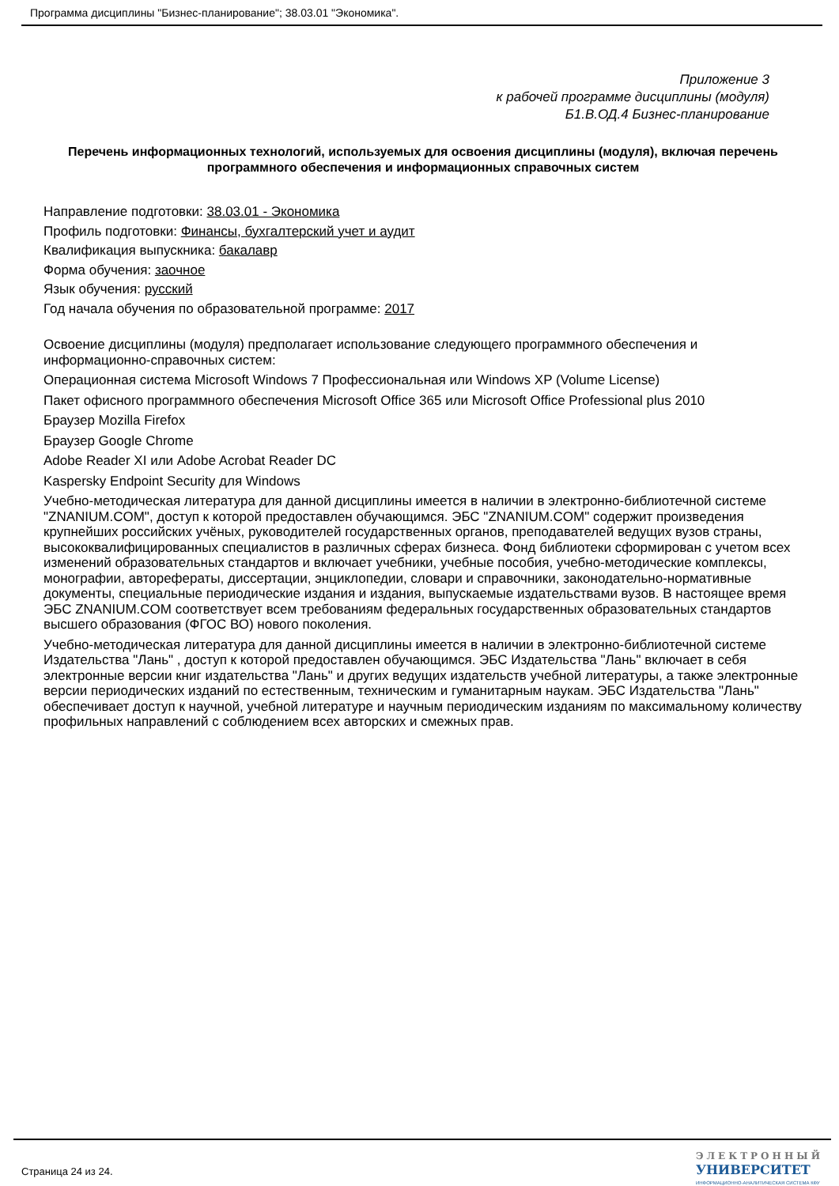Программа дисциплины "Бизнес-планирование"; 38.03.01 "Экономика".
Приложение 3
к рабочей программе дисциплины (модуля)
Б1.В.ОД.4 Бизнес-планирование
Перечень информационных технологий, используемых для освоения дисциплины (модуля), включая перечень программного обеспечения и информационных справочных систем
Направление подготовки: 38.03.01 - Экономика
Профиль подготовки: Финансы, бухгалтерский учет и аудит
Квалификация выпускника: бакалавр
Форма обучения: заочное
Язык обучения: русский
Год начала обучения по образовательной программе: 2017
Освоение дисциплины (модуля) предполагает использование следующего программного обеспечения и информационно-справочных систем:
Операционная система Microsoft Windows 7 Профессиональная или Windows XP (Volume License)
Пакет офисного программного обеспечения Microsoft Office 365 или Microsoft Office Professional plus 2010
Браузер Mozilla Firefox
Браузер Google Chrome
Adobe Reader XI или Adobe Acrobat Reader DC
Kaspersky Endpoint Security для Windows
Учебно-методическая литература для данной дисциплины имеется в наличии в электронно-библиотечной системе "ZNANIUM.COM", доступ к которой предоставлен обучающимся. ЭБС "ZNANIUM.COM" содержит произведения крупнейших российских учёных, руководителей государственных органов, преподавателей ведущих вузов страны, высококвалифицированных специалистов в различных сферах бизнеса. Фонд библиотеки сформирован с учетом всех изменений образовательных стандартов и включает учебники, учебные пособия, учебно-методические комплексы, монографии, авторефераты, диссертации, энциклопедии, словари и справочники, законодательно-нормативные документы, специальные периодические издания и издания, выпускаемые издательствами вузов. В настоящее время ЭБС ZNANIUM.COM соответствует всем требованиям федеральных государственных образовательных стандартов высшего образования (ФГОС ВО) нового поколения.
Учебно-методическая литература для данной дисциплины имеется в наличии в электронно-библиотечной системе Издательства "Лань" , доступ к которой предоставлен обучающимся. ЭБС Издательства "Лань" включает в себя электронные версии книг издательства "Лань" и других ведущих издательств учебной литературы, а также электронные версии периодических изданий по естественным, техническим и гуманитарным наукам. ЭБС Издательства "Лань" обеспечивает доступ к научной, учебной литературе и научным периодическим изданиям по максимальному количеству профильных направлений с соблюдением всех авторских и смежных прав.
Страница 24 из 24.
ЭЛЕКТРОННЫЙ
УНИВЕРСИТЕТ
ИНФОРМАЦИОННО-АНАЛИТИЧЕСКАЯ СИСТЕМА КФУ